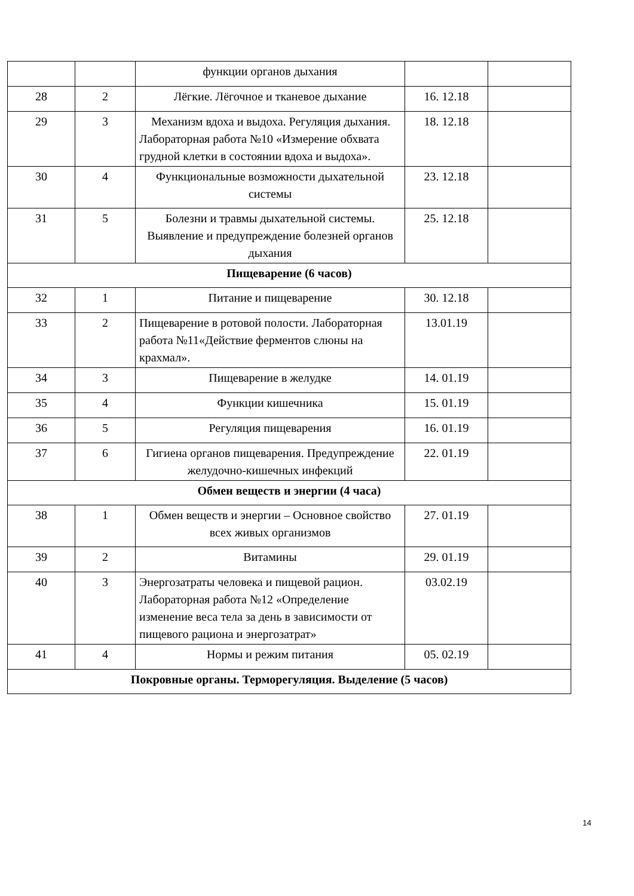| | | функции органов дыхания | | |
| 28 | 2 | Лёгкие. Лёгочное и тканевое дыхание | 16. 12.18 | |
| 29 | 3 | Механизм вдоха и выдоха. Регуляция дыхания. Лабораторная работа №10 «Измерение обхвата грудной клетки в состоянии вдоха и выдоха». | 18. 12.18 | |
| 30 | 4 | Функциональные возможности дыхательной системы | 23. 12.18 | |
| 31 | 5 | Болезни и травмы дыхательной системы. Выявление и предупреждение болезней органов дыхания | 25. 12.18 | |
| Пищеварение (6 часов) | | | | |
| 32 | 1 | Питание и пищеварение | 30. 12.18 | |
| 33 | 2 | Пищеварение в ротовой полости. Лабораторная работа №11«Действие ферментов слюны на крахмал». | 13.01.19 | |
| 34 | 3 | Пищеварение в желудке | 14. 01.19 | |
| 35 | 4 | Функции кишечника | 15. 01.19 | |
| 36 | 5 | Регуляция пищеварения | 16. 01.19 | |
| 37 | 6 | Гигиена органов пищеварения. Предупреждение желудочно-кишечных инфекций | 22. 01.19 | |
| Обмен веществ и энергии (4 часа) | | | | |
| 38 | 1 | Обмен веществ и энергии – Основное свойство всех живых организмов | 27. 01.19 | |
| 39 | 2 | Витамины | 29. 01.19 | |
| 40 | 3 | Энергозатраты человека и пищевой рацион. Лабораторная работа №12 «Определение изменение веса тела за день в зависимости от пищевого рациона и энергозатрат» | 03.02.19 | |
| 41 | 4 | Нормы и режим питания | 05. 02.19 | |
| Покровные органы. Терморегуляция. Выделение (5 часов) | | | | |
14